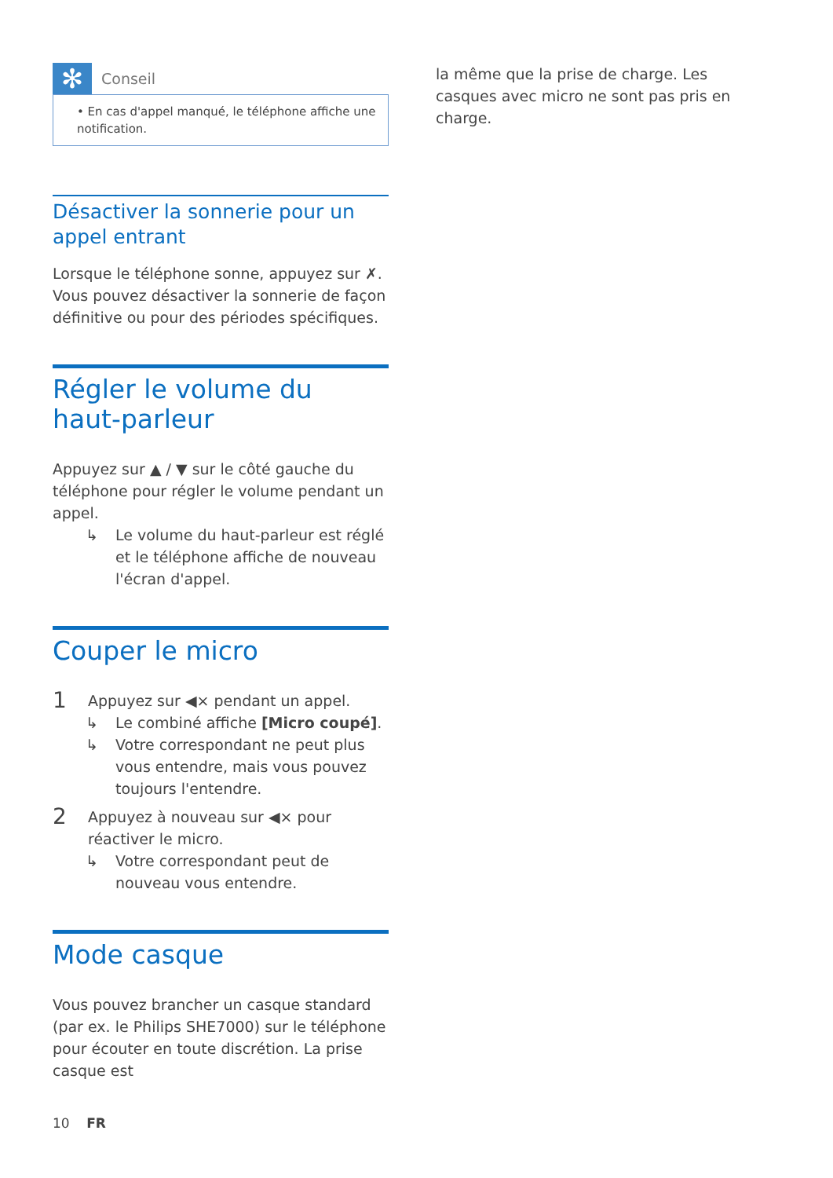✻
Conseil
• En cas d'appel manqué, le téléphone affiche une notification.
Désactiver la sonnerie pour un appel entrant
Lorsque le téléphone sonne, appuyez sur ✗. Vous pouvez désactiver la sonnerie de façon définitive ou pour des périodes spécifiques.
Régler le volume du haut-parleur
Appuyez sur ▲ / ▼ sur le côté gauche du téléphone pour régler le volume pendant un appel.
↳ Le volume du haut-parleur est réglé et le téléphone affiche de nouveau l'écran d'appel.
Couper le micro
1
Appuyez sur ◀× pendant un appel.
↳ Le combiné affiche [Micro coupé].
↳ Votre correspondant ne peut plus vous entendre, mais vous pouvez toujours l'entendre.
2
Appuyez à nouveau sur ◀× pour réactiver le micro.
↳ Votre correspondant peut de nouveau vous entendre.
Mode casque
Vous pouvez brancher un casque standard (par ex. le Philips SHE7000) sur le téléphone pour écouter en toute discrétion. La prise casque est
la même que la prise de charge. Les casques avec micro ne sont pas pris en charge.
10 FR